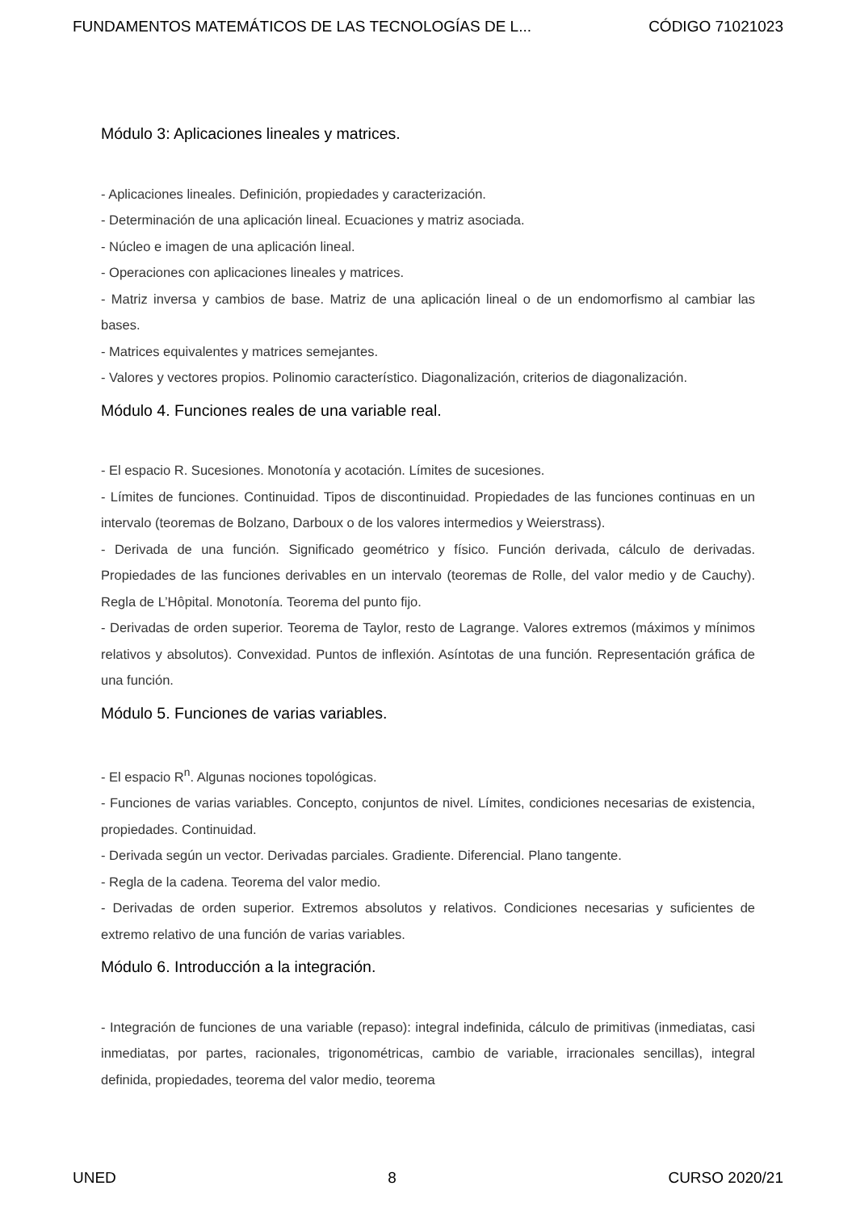FUNDAMENTOS MATEMÁTICOS DE LAS TECNOLOGÍAS DE L... CÓDIGO 71021023
Módulo 3: Aplicaciones lineales y matrices.
- Aplicaciones lineales. Definición, propiedades y caracterización.
- Determinación de una aplicación lineal. Ecuaciones y matriz asociada.
- Núcleo e imagen de una aplicación lineal.
- Operaciones con aplicaciones lineales y matrices.
- Matriz inversa y cambios de base. Matriz de una aplicación lineal o de un endomorfismo al cambiar las bases.
- Matrices equivalentes y matrices semejantes.
- Valores y vectores propios. Polinomio característico. Diagonalización, criterios de diagonalización.
Módulo 4. Funciones reales de una variable real.
- El espacio R. Sucesiones. Monotonía y acotación. Límites de sucesiones.
- Límites de funciones. Continuidad. Tipos de discontinuidad. Propiedades de las funciones continuas en un intervalo (teoremas de Bolzano, Darboux o de los valores intermedios y Weierstrass).
- Derivada de una función. Significado geométrico y físico. Función derivada, cálculo de derivadas. Propiedades de las funciones derivables en un intervalo (teoremas de Rolle, del valor medio y de Cauchy). Regla de L’Hôpital. Monotonía. Teorema del punto fijo.
- Derivadas de orden superior. Teorema de Taylor, resto de Lagrange. Valores extremos (máximos y mínimos relativos y absolutos). Convexidad. Puntos de inflexión. Asíntotas de una función. Representación gráfica de una función.
Módulo 5. Funciones de varias variables.
- El espacio R<sup>n</sup>. Algunas nociones topológicas.
- Funciones de varias variables. Concepto, conjuntos de nivel. Límites, condiciones necesarias de existencia, propiedades. Continuidad.
- Derivada según un vector. Derivadas parciales. Gradiente. Diferencial. Plano tangente.
- Regla de la cadena. Teorema del valor medio.
- Derivadas de orden superior. Extremos absolutos y relativos. Condiciones necesarias y suficientes de extremo relativo de una función de varias variables.
Módulo 6. Introducción a la integración.
- Integración de funciones de una variable (repaso): integral indefinida, cálculo de primitivas (inmediatas, casi inmediatas, por partes, racionales, trigonométricas, cambio de variable, irracionales sencillas), integral definida, propiedades, teorema del valor medio, teorema
UNED 8 CURSO 2020/21